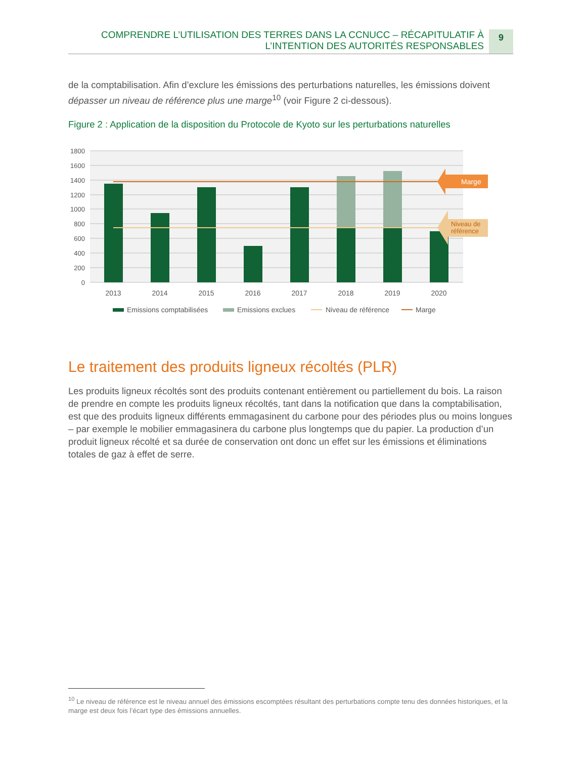COMPRENDRE L’UTILISATION DES TERRES DANS LA CCNUCC – RÉCAPITULATIF À
L’INTENTION DES AUTORITÉS RESPONSABLES
9
de la comptabilisation. Afin d’exclure les émissions des perturbations naturelles, les émissions doivent dépasser un niveau de référence plus une marge<sup>10</sup> (voir Figure 2 ci-dessous).
Figure 2 : Application de la disposition du Protocole de Kyoto sur les perturbations naturelles
1800
1600
1400
1200
1000
800
600
400
200
0
Marge
Niveau de
référence
2013
2014
2015
2016
2017
2018
2019
2020
Emissions comptabilisées
Emissions exclues
Niveau de référence
Marge
Le traitement des produits ligneux récoltés (PLR)
Les produits ligneux récoltés sont des produits contenant entièrement ou partiellement du bois. La raison de prendre en compte les produits ligneux récoltés, tant dans la notification que dans la comptabilisation, est que des produits ligneux différents emmagasinent du carbone pour des périodes plus ou moins longues – par exemple le mobilier emmagasinera du carbone plus longtemps que du papier. La production d’un produit ligneux récolté et sa durée de conservation ont donc un effet sur les émissions et éliminations totales de gaz à effet de serre.
<sup>10</sup> Le niveau de référence est le niveau annuel des émissions escomptées résultant des perturbations compte tenu des données historiques, et la marge est deux fois l’écart type des émissions annuelles.